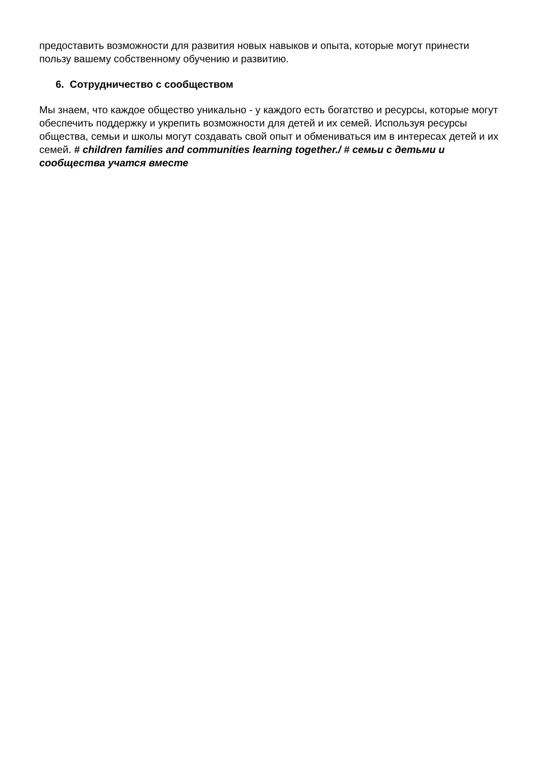предоставить возможности для развития новых навыков и опыта, которые могут принести пользу вашему собственному обучению и развитию.
6. Сотрудничество с сообществом
Мы знаем, что каждое общество уникально - у каждого есть богатство и ресурсы, которые могут обеспечить поддержку и укрепить возможности для детей и их семей. Используя ресурсы общества, семьи и школы могут создавать свой опыт и обмениваться им в интересах детей и их семей. # children families and communities learning together./ # семьи с детьми и сообщества учатся вместе